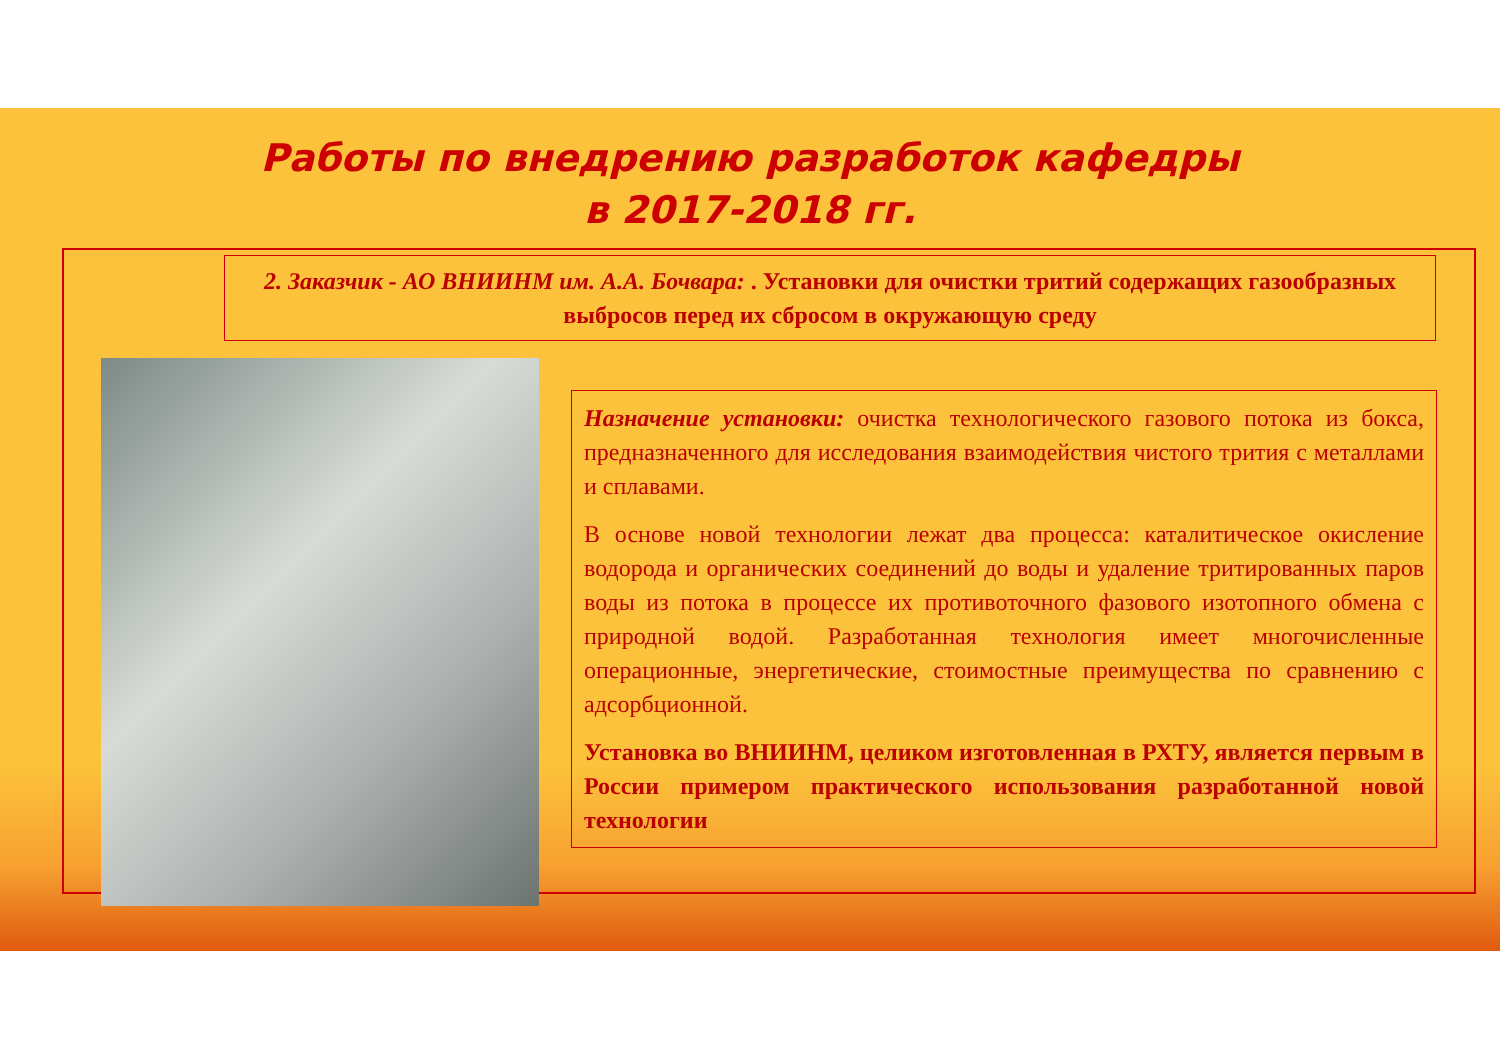Работы по внедрению разработок кафедры
в 2017-2018 гг.
2. Заказчик - АО ВНИИНМ им. А.А. Бочвара: . Установки для очистки тритий содержащих газообразных выбросов перед их сбросом в окружающую среду
Назначение установки: очистка технологического газового потока из бокса, предназначенного для исследования взаимодействия чистого трития с металлами и сплавами.
В основе новой технологии лежат два процесса: каталитическое окисление водорода и органических соединений до воды и удаление тритированных паров воды из потока в процессе их противоточного фазового изотопного обмена с природной водой. Разработанная технология имеет многочисленные операционные, энергетические, стоимостные преимущества по сравнению с адсорбционной.
Установка во ВНИИНМ, целиком изготовленная в РХТУ, является первым в России примером практического использования разработанной новой технологии